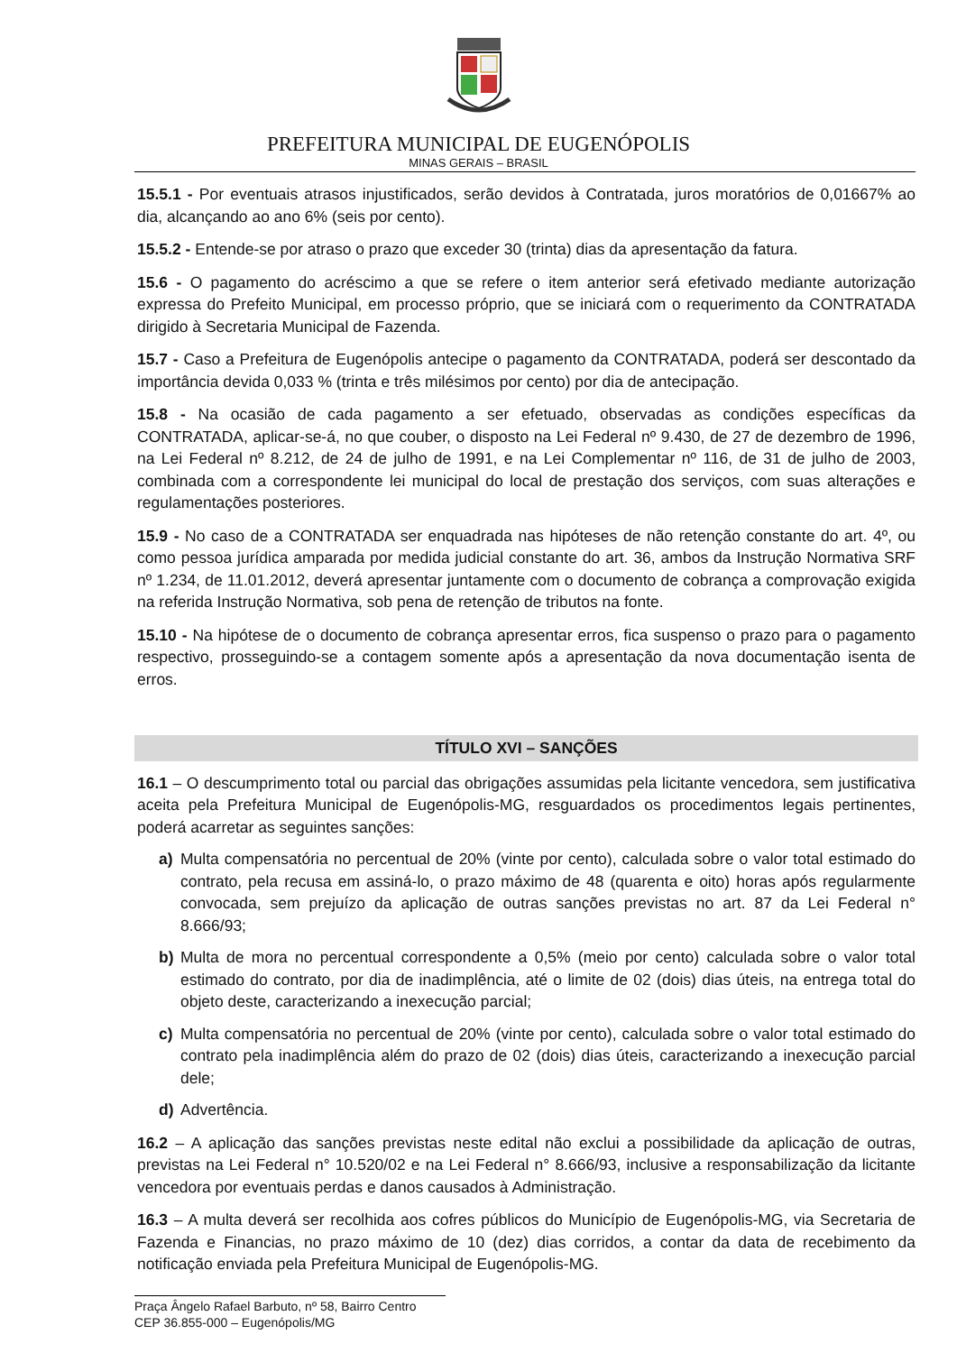PREFEITURA MUNICIPAL DE EUGENÓPOLIS
MINAS GERAIS – BRASIL
15.5.1 - Por eventuais atrasos injustificados, serão devidos à Contratada, juros moratórios de 0,01667% ao dia, alcançando ao ano 6% (seis por cento).
15.5.2 - Entende-se por atraso o prazo que exceder 30 (trinta) dias da apresentação da fatura.
15.6 - O pagamento do acréscimo a que se refere o item anterior será efetivado mediante autorização expressa do Prefeito Municipal, em processo próprio, que se iniciará com o requerimento da CONTRATADA dirigido à Secretaria Municipal de Fazenda.
15.7 - Caso a Prefeitura de Eugenópolis antecipe o pagamento da CONTRATADA, poderá ser descontado da importância devida 0,033 % (trinta e três milésimos por cento) por dia de antecipação.
15.8 - Na ocasião de cada pagamento a ser efetuado, observadas as condições específicas da CONTRATADA, aplicar-se-á, no que couber, o disposto na Lei Federal nº 9.430, de 27 de dezembro de 1996, na Lei Federal nº 8.212, de 24 de julho de 1991, e na Lei Complementar nº 116, de 31 de julho de 2003, combinada com a correspondente lei municipal do local de prestação dos serviços, com suas alterações e regulamentações posteriores.
15.9 - No caso de a CONTRATADA ser enquadrada nas hipóteses de não retenção constante do art. 4º, ou como pessoa jurídica amparada por medida judicial constante do art. 36, ambos da Instrução Normativa SRF nº 1.234, de 11.01.2012, deverá apresentar juntamente com o documento de cobrança a comprovação exigida na referida Instrução Normativa, sob pena de retenção de tributos na fonte.
15.10 - Na hipótese de o documento de cobrança apresentar erros, fica suspenso o prazo para o pagamento respectivo, prosseguindo-se a contagem somente após a apresentação da nova documentação isenta de erros.
TÍTULO XVI – SANÇÕES
16.1 – O descumprimento total ou parcial das obrigações assumidas pela licitante vencedora, sem justificativa aceita pela Prefeitura Municipal de Eugenópolis-MG, resguardados os procedimentos legais pertinentes, poderá acarretar as seguintes sanções:
a) Multa compensatória no percentual de 20% (vinte por cento), calculada sobre o valor total estimado do contrato, pela recusa em assiná-lo, o prazo máximo de 48 (quarenta e oito) horas após regularmente convocada, sem prejuízo da aplicação de outras sanções previstas no art. 87 da Lei Federal n° 8.666/93;
b) Multa de mora no percentual correspondente a 0,5% (meio por cento) calculada sobre o valor total estimado do contrato, por dia de inadimplência, até o limite de 02 (dois) dias úteis, na entrega total do objeto deste, caracterizando a inexecução parcial;
c) Multa compensatória no percentual de 20% (vinte por cento), calculada sobre o valor total estimado do contrato pela inadimplência além do prazo de 02 (dois) dias úteis, caracterizando a inexecução parcial dele;
d) Advertência.
16.2 – A aplicação das sanções previstas neste edital não exclui a possibilidade da aplicação de outras, previstas na Lei Federal n° 10.520/02 e na Lei Federal n° 8.666/93, inclusive a responsabilização da licitante vencedora por eventuais perdas e danos causados à Administração.
16.3 – A multa deverá ser recolhida aos cofres públicos do Município de Eugenópolis-MG, via Secretaria de Fazenda e Financias, no prazo máximo de 10 (dez) dias corridos, a contar da data de recebimento da notificação enviada pela Prefeitura Municipal de Eugenópolis-MG.
Praça Ângelo Rafael Barbuto, nº 58, Bairro Centro
CEP 36.855-000 – Eugenópolis/MG